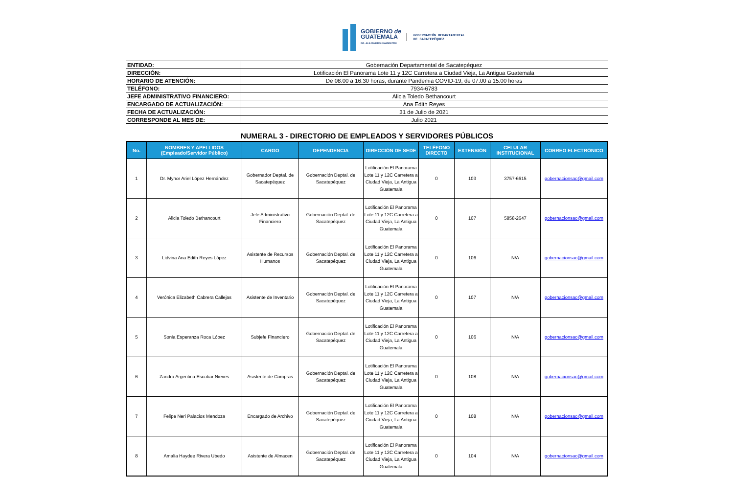GOBIERNO de
GUATEMALA
DR. ALEJANDRO GIAMMATTEI
GOBERNACIÓN DEPARTAMENTAL
DE SACATEPÉQUEZ
| ENTIDAD: | Gobernación Departamental de Sacatepéquez |
| DIRECCIÓN: | Lotificación El Panorama Lote 11 y 12C Carretera a Ciudad Vieja, La Antigua Guatemala |
| HORARIO DE ATENCIÓN: | De 08:00 a 16:30 horas, durante Pandemia COVID-19, de 07:00 a 15:00 horas |
| TELÉFONO: | 7934-6783 |
| JEFE ADMINISTRATIVO FINANCIERO: | Alicia Toledo Bethancourt |
| ENCARGADO DE ACTUALIZACIÓN: | Ana Edith Reyes |
| FECHA DE ACTUALIZACIÓN: | 31 de Julio de 2021 |
| CORRESPONDE AL MES DE: | Julio 2021 |
NUMERAL 3 - DIRECTORIO DE EMPLEADOS Y SERVIDORES PÚBLICOS
| No. | NOMBRES Y APELLIDOS (Empleado/Servidor Público) | CARGO | DEPENDENCIA | DIRECCIÓN DE SEDE | TELÉFONO DIRECTO | EXTENSIÓN | CELULAR INSTITUCIONAL | CORREO ELECTRÓNICO |
| --- | --- | --- | --- | --- | --- | --- | --- | --- |
| 1 | Dr. Mynor Ariel López Hernández | Gobernador Deptal. de Sacatepéquez | Gobernación Deptal. de Sacatepéquez | Lotificación El Panorama Lote 11 y 12C Carretera a Ciudad Vieja, La Antigua Guatemala | 0 | 103 | 3757-6615 | gobernacionsac@gmail.com |
| 2 | Alicia Toledo Bethancourt | Jefe Administrativo Financiero | Gobernación Deptal. de Sacatepéquez | Lotificación El Panorama Lote 11 y 12C Carretera a Ciudad Vieja, La Antigua Guatemala | 0 | 107 | 5858-2647 | gobernacionsac@gmail.com |
| 3 | Lidvina Ana Edith Reyes López | Asistente de Recursos Humanos | Gobernación Deptal. de Sacatepéquez | Lotificación El Panorama Lote 11 y 12C Carretera a Ciudad Vieja, La Antigua Guatemala | 0 | 106 | N/A | gobernacionsac@gmail.com |
| 4 | Verónica Elizabeth Cabrera Callejas | Asistente de Inventario | Gobernación Deptal. de Sacatepéquez | Lotificación El Panorama Lote 11 y 12C Carretera a Ciudad Vieja, La Antigua Guatemala | 0 | 107 | N/A | gobernacionsac@gmail.com |
| 5 | Sonia Esperanza Roca López | Subjefe Financiero | Gobernación Deptal. de Sacatepéquez | Lotificación El Panorama Lote 11 y 12C Carretera a Ciudad Vieja, La Antigua Guatemala | 0 | 106 | N/A | gobernacionsac@gmail.com |
| 6 | Zandra Argentina Escobar Nieves | Asistente de Compras | Gobernación Deptal. de Sacatepéquez | Lotificación El Panorama Lote 11 y 12C Carretera a Ciudad Vieja, La Antigua Guatemala | 0 | 108 | N/A | gobernacionsac@gmail.com |
| 7 | Felipe Neri Palacios Mendoza | Encargado de Archivo | Gobernación Deptal. de Sacatepéquez | Lotificación El Panorama Lote 11 y 12C Carretera a Ciudad Vieja, La Antigua Guatemala | 0 | 108 | N/A | gobernacionsac@gmail.com |
| 8 | Amalia Haydee Rivera Ubedo | Asistente de Almacen | Gobernación Deptal. de Sacatepéquez | Lotificación El Panorama Lote 11 y 12C Carretera a Ciudad Vieja, La Antigua Guatemala | 0 | 104 | N/A | gobernacionsac@gmail.com |